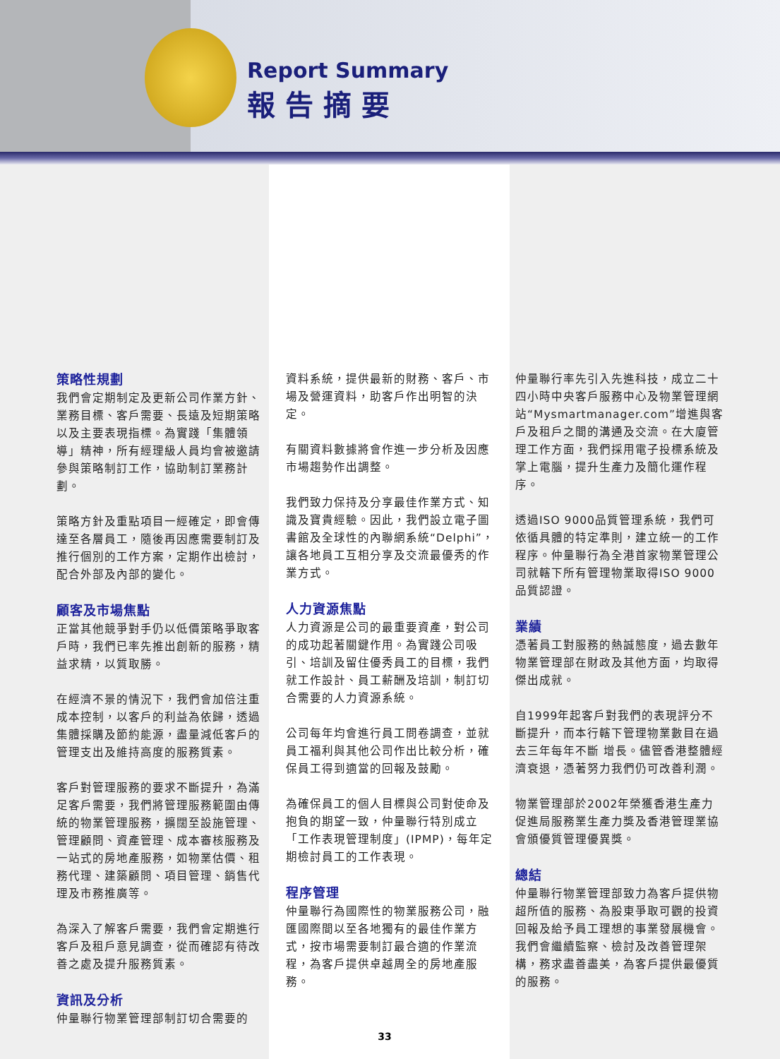Report Summary
報告摘要
策略性規劃
我們會定期制定及更新公司作業方針、業務目標、客戶需要、長遠及短期策略以及主要表現指標。為實踐「集體領導」精神，所有經理級人員均會被邀請參與策略制訂工作，協助制訂業務計劃。
策略方針及重點項目一經確定，即會傳達至各層員工，隨後再因應需要制訂及推行個別的工作方案，定期作出檢討，配合外部及內部的變化。
顧客及市場焦點
正當其他競爭對手仍以低價策略爭取客戶時，我們已率先推出創新的服務，精益求精，以質取勝。
在經濟不景的情況下，我們會加倍注重成本控制，以客戶的利益為依歸，透過集體採購及節約能源，盡量減低客戶的管理支出及維持高度的服務質素。
客戶對管理服務的要求不斷提升，為滿足客戶需要，我們將管理服務範圍由傳統的物業管理服務，擴闊至設施管理、管理顧問、資產管理、成本審核服務及一站式的房地產服務，如物業估價、租務代理、建築顧問、項目管理、銷售代理及市務推廣等。
為深入了解客戶需要，我們會定期進行客戶及租戶意見調查，從而確認有待改善之處及提升服務質素。
資訊及分析
仲量聯行物業管理部制訂切合需要的
資料系統，提供最新的財務、客戶、市場及營運資料，助客戶作出明智的決定。
有關資料數據將會作進一步分析及因應市場趨勢作出調整。
我們致力保持及分享最佳作業方式、知識及寶貴經驗。因此，我們設立電子圖書館及全球性的內聯網系統“Delphi”，讓各地員工互相分享及交流最優秀的作業方式。
人力資源焦點
人力資源是公司的最重要資產，對公司的成功起著關鍵作用。為實踐公司吸引、培訓及留住優秀員工的目標，我們就工作設計、員工薪酬及培訓，制訂切合需要的人力資源系統。
公司每年均會進行員工問卷調查，並就員工福利與其他公司作出比較分析，確保員工得到適當的回報及鼓勵。
為確保員工的個人目標與公司對使命及抱負的期望一致，仲量聯行特別成立「工作表現管理制度」(IPMP)，每年定期檢討員工的工作表現。
程序管理
仲量聯行為國際性的物業服務公司，融匯國際間以至各地獨有的最佳作業方式，按市場需要制訂最合適的作業流程，為客戶提供卓越周全的房地產服務。
仲量聯行率先引入先進科技，成立二十四小時中央客戶服務中心及物業管理網站“Mysmartmanager.com”增進與客戶及租戶之間的溝通及交流。在大廈管理工作方面，我們採用電子投標系統及掌上電腦，提升生產力及簡化運作程序。
透過ISO 9000品質管理系統，我們可依循具體的特定準則，建立統一的工作程序。仲量聯行為全港首家物業管理公司就轄下所有管理物業取得ISO 9000品質認證。
業績
憑著員工對服務的熱誠態度，過去數年物業管理部在財政及其他方面，均取得傑出成就。
自1999年起客戶對我們的表現評分不斷提升，而本行轄下管理物業數目在過去三年每年不斷 增長。儘管香港整體經濟衰退，憑著努力我們仍可改善利潤。
物業管理部於2002年榮獲香港生產力促進局服務業生產力獎及香港管理業協會頒優質管理優異獎。
總結
仲量聯行物業管理部致力為客戶提供物超所值的服務、為股東爭取可觀的投資回報及給予員工理想的事業發展機會。我們會繼續監察、檢討及改善管理架構，務求盡善盡美，為客戶提供最優質的服務。
33